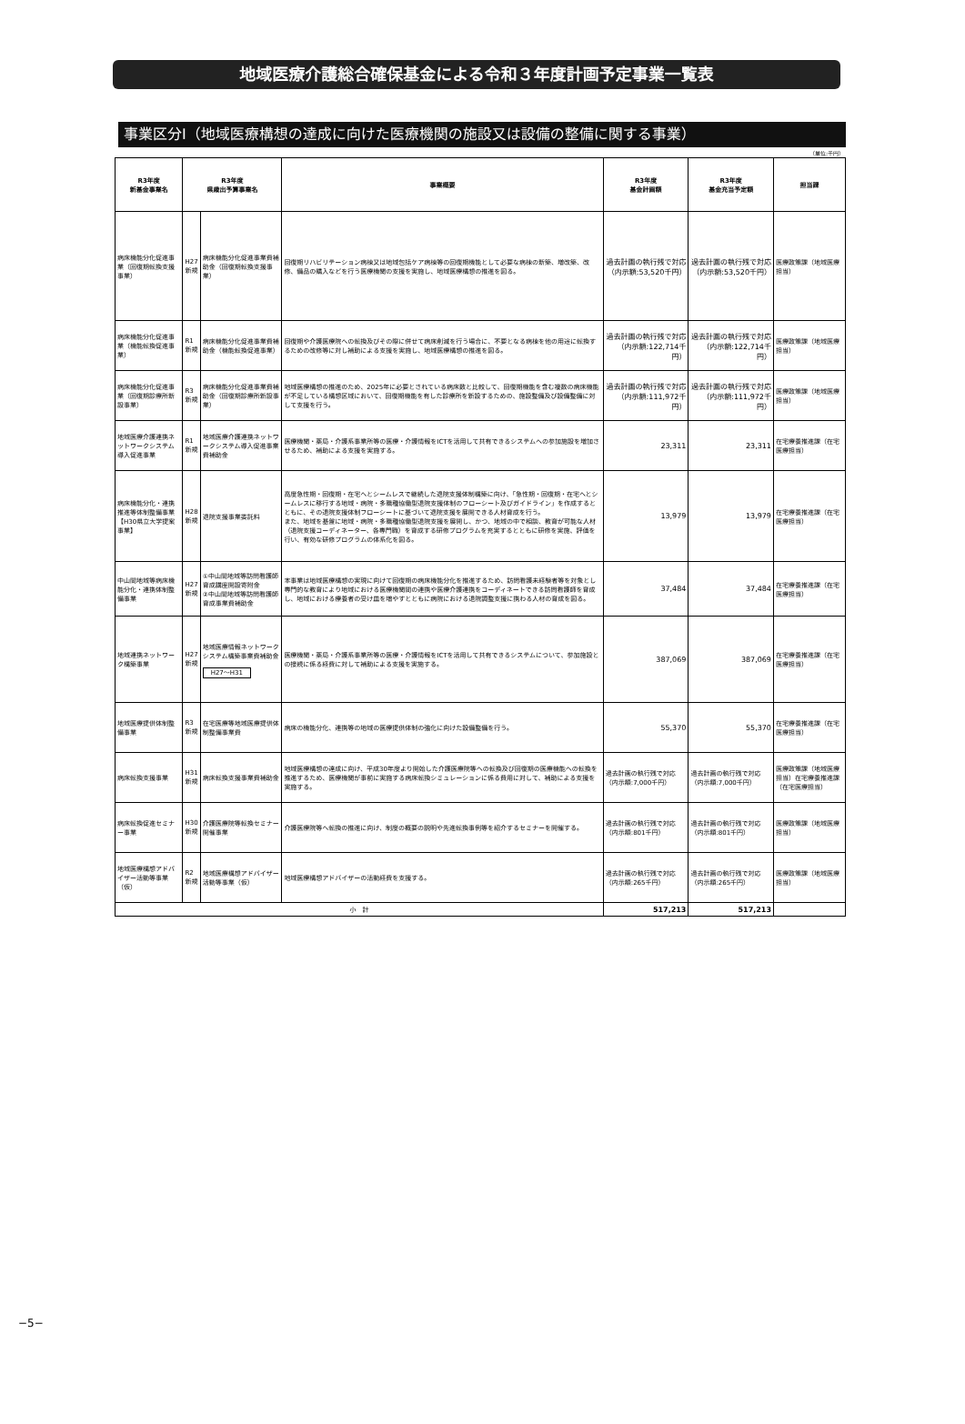地域医療介護総合確保基金による令和３年度計画予定事業一覧表
事業区分Ⅰ（地域医療構想の達成に向けた医療機関の施設又は設備の整備に関する事業）
（単位:千円）
| R3年度 新基金事業名 | R3年度 県歳出予算事業名 | | 事業概要 | R3年度 基金計画額 | R3年度 基金充当予定額 | 担当課 |
| --- | --- | --- | --- | --- | --- | --- |
| 病床機能分化促進事業（回復期転換支援事業） | H27 新規 | 病床機能分化促進事業費補助金（回復期転換支援事業） | 回復期リハビリテーション病棟又は地域包括ケア病棟等の回復期機能として必要な病棟の新築、増改築、改修、備品の購入などを行う医療機関の支援を実施し、地域医療構想の推進を図る。 | 過去計画の執行残で対応（内示額:53,520千円） | 過去計画の執行残で対応（内示額:53,520千円） | 医療政策課（地域医療担当） |
| 病床機能分化促進事業（機能転換促進事業） | R1 新規 | 病床機能分化促進事業費補助金（機能転換促進事業） | 回復期や介護医療院への転換及びその際に併せて病床削減を行う場合に、不要となる病棟を他の用途に転換するための改修等に対し補助による支援を実施し、地域医療構想の推進を図る。 | 過去計画の執行残で対応（内示額:122,714千円） | 過去計画の執行残で対応（内示額:122,714千円） | 医療政策課（地域医療担当） |
| 病床機能分化促進事業（回復期診療所新設事業） | R3 新規 | 病床機能分化促進事業費補助金（回復期診療所新設事業） | 地域医療構想の推進のため、2025年に必要とされている病床数と比較して、回復期機能を含む複数の病床機能が不足している構想区域において、回復期機能を有した診療所を新設するための、施設整備及び設備整備に対して支援を行う。 | 過去計画の執行残で対応（内示額:111,972千円） | 過去計画の執行残で対応（内示額:111,972千円） | 医療政策課（地域医療担当） |
| 地域医療介護連携ネットワークシステム導入促進事業 | R1 新規 | 地域医療介護連携ネットワークシステム導入促進事業費補助金 | 医療機関・薬局・介護系事業所等の医療・介護情報をICTを活用して共有できるシステムへの参加施設を増加させるため、補助による支援を実施する。 | 23,311 | 23,311 | 在宅療養推進課（在宅医療担当） |
| 病床機能分化・連携推進等体制整備事業 【H30県立大学提案事業】 | H28 新規 | 退院支援事業委託料 | 高度急性期・回復期・在宅へとシームレスで継続した退院支援体制構築に向け、「急性期・回復期・在宅へとシームレスに移行する地域・病院・多職種協働型退院支援体制のフローシート及びガイドライン」を作成するとともに、その退院支援体制フローシートに基づいて退院支援を展開できる人材育成を行う。 また、地域を基盤に地域・病院・多職種協働型退院支援を展開し、かつ、地域の中で相談、教育が可能な人材（退院支援コーディネーター、各専門職）を育成する研修プログラムを充実するとともに研修を実施、評価を行い、有効な研修プログラムの体系化を図る。 | 13,979 | 13,979 | 在宅療養推進課（在宅医療担当） |
| 中山間地域等病床機能分化・連携体制整備事業 | H27 新規 | ①中山間地域等訪問看護師育成講座開設寄附金 ②中山間地域等訪問看護師育成事業費補助金 | 本事業は地域医療構想の実現に向けて回復期の病床機能分化を推進するため、訪問看護未経験者等を対象とし専門的な教育により地域における医療機関間の連携や医療介護連携をコーディネートできる訪問看護師を育成し、地域における療養者の受け皿を増やすとともに病院における退院調整支援に携わる人材の育成を図る。 | 37,484 | 37,484 | 在宅療養推進課（在宅医療担当） |
| 地域連携ネットワーク構築事業 | H27 新規 | 地域医療情報ネットワークシステム構築事業費補助金 H27〜H31 | 医療機関・薬局・介護系事業所等の医療・介護情報をICTを活用して共有できるシステムについて、参加施設との接続に係る経費に対して補助による支援を実施する。 | 387,069 | 387,069 | 在宅療養推進課（在宅医療担当） |
| 地域医療提供体制整備事業 | R3 新規 | 在宅医療等地域医療提供体制整備事業費 | 病床の機能分化、連携等の地域の医療提供体制の強化に向けた設備整備を行う。 | 55,370 | 55,370 | 在宅療養推進課（在宅医療担当） |
| 病床転換支援事業 | H31 新規 | 病床転換支援事業費補助金 | 地域医療構想の達成に向け、平成30年度より開始した介護医療院等への転換及び回復期の医療機能への転換を推進するため、医療機関が事前に実施する病床転換シミュレーションに係る費用に対して、補助による支援を実施する。 | 過去計画の執行残で対応（内示額:7,000千円） | 過去計画の執行残で対応（内示額:7,000千円） | 医療政策課（地域医療担当）在宅療養推進課（在宅医療担当） |
| 病床転換促進セミナー事業 | H30 新規 | 介護医療院等転換セミナー開催事業 | 介護医療院等へ転換の推進に向け、制度の概要の説明や先進転換事例等を紹介するセミナーを開催する。 | 過去計画の執行残で対応（内示額:801千円） | 過去計画の執行残で対応（内示額:801千円） | 医療政策課（地域医療担当） |
| 地域医療構想アドバイザー活動等事業（仮） | R2 新規 | 地域医療構想アドバイザー活動等事業（仮） | 地域医療構想アドバイザーの活動経費を支援する。 | 過去計画の執行残で対応（内示額:265千円） | 過去計画の執行残で対応（内示額:265千円） | 医療政策課（地域医療担当） |
| 小 計 | | | | 517,213 | 517,213 | |
−5−